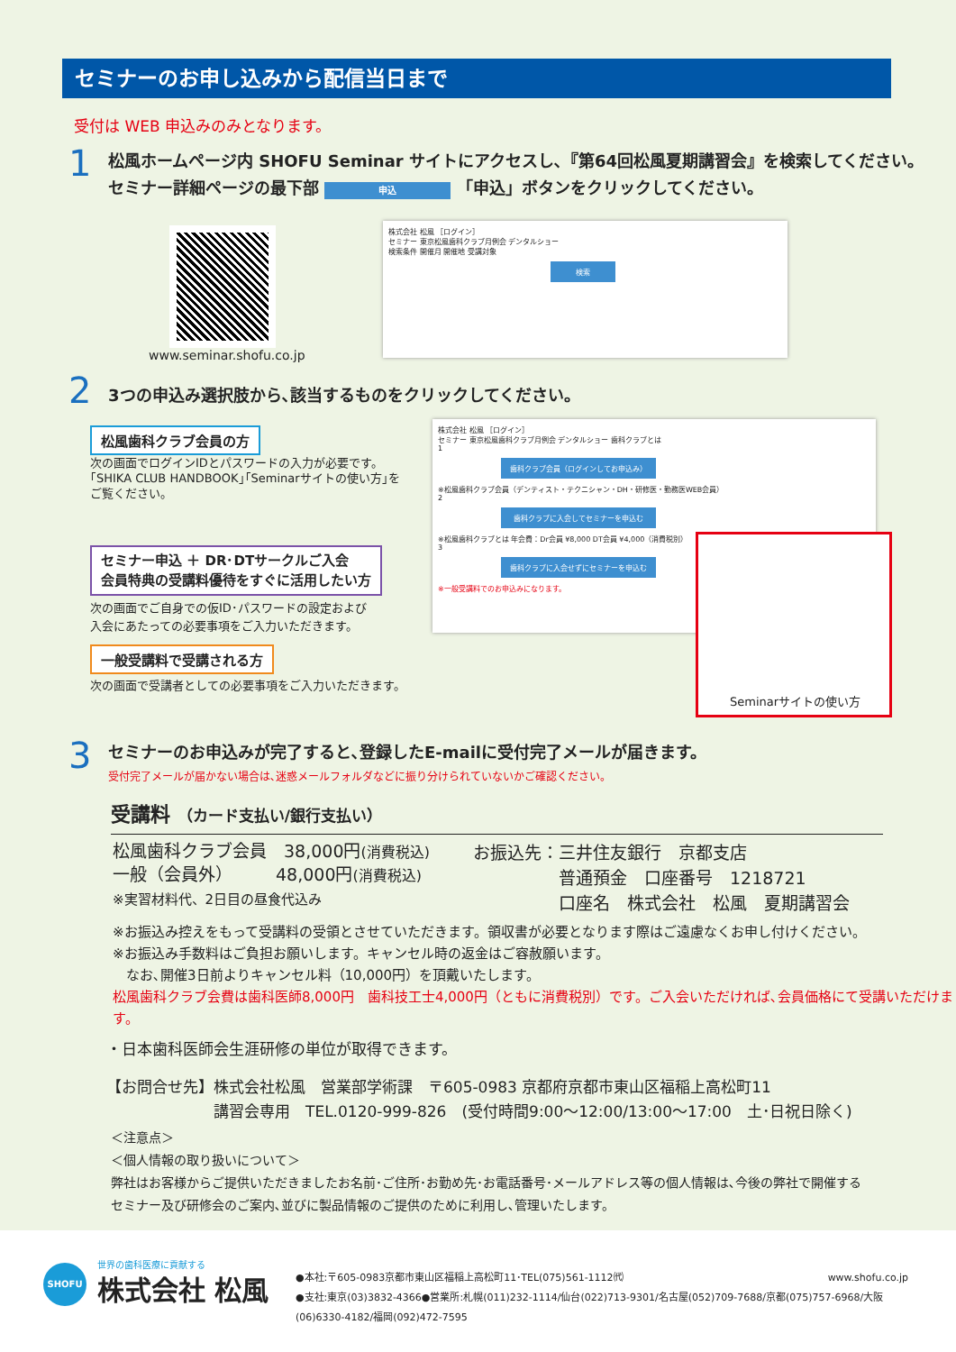セミナーのお申し込みから配信当日まで
受付は WEB 申込みのみとなります。
1
松風ホームページ内 SHOFU Seminar サイトにアクセスし､『第64回松風夏期講習会』を検索してください。
セミナー詳細ページの最下部 申込 「申込」ボタンをクリックしてください。
www.seminar.shofu.co.jp
株式会社 松風 ［ログイン］
セミナー 東京松風歯科クラブ月例会 デンタルショー
検索条件 開催月 開催地 受講対象
検索
2
3つの申込み選択肢から､該当するものをクリックしてください。
松風歯科クラブ会員の方
次の画面でログインIDとパスワードの入力が必要です。
｢SHIKA CLUB HANDBOOK｣｢Seminarサイトの使い方｣を
ご覧ください。
セミナー申込 ＋ DR･DTサークルご入会
会員特典の受講料優待をすぐに活用したい方
次の画面でご自身での仮ID･パスワードの設定および
入会にあたっての必要事項をご入力いただきます。
一般受講料で受講される方
次の画面で受講者としての必要事項をご入力いただきます。
株式会社 松風 ［ログイン］
セミナー 東京松風歯科クラブ月例会 デンタルショー 歯科クラブとは
1
歯科クラブ会員（ログインしてお申込み）
※松風歯科クラブ会員（デンティスト・テクニシャン・DH・研修医・勤務医WEB会員）
2
歯科クラブに入会してセミナーを申込む
※松風歯科クラブとは 年会費：Dr会員 ¥8,000 DT会員 ¥4,000（消費税別）
3
歯科クラブに入会せずにセミナーを申込む
※一般受講料でのお申込みになります。
Seminarサイトの使い方
3
セミナーのお申込みが完了すると､登録したE-mailに受付完了メールが届きます。
受付完了メールが届かない場合は､迷惑メールフォルダなどに振り分けられていないかご確認ください。
受講料 （カード支払い/銀行支払い）
松風歯科クラブ会員　38,000円(消費税込)
一般（会員外）　　　48,000円(消費税込)
※実習材料代、2日目の昼食代込み
お振込先：三井住友銀行　京都支店
　　　　　普通預金　口座番号　1218721
　　　　　口座名　株式会社　松風　夏期講習会
※お振込み控えをもって受講料の受領とさせていただきます。領収書が必要となります際はご遠慮なくお申し付けください。
※お振込み手数料はご負担お願いします。キャンセル時の返金はご容赦願います。
　なお､開催3日前よりキャンセル料（10,000円）を頂戴いたします。
松風歯科クラブ会費は歯科医師8,000円　歯科技工士4,000円（ともに消費税別）です。ご入会いただければ､会員価格にて受講いただけます。
・日本歯科医師会生涯研修の単位が取得できます。
【お問合せ先】株式会社松風　営業部学術課　〒605-0983 京都府京都市東山区福稲上高松町11
　　　　　　　講習会専用　TEL.0120-999-826　(受付時間9:00～12:00/13:00～17:00　土･日祝日除く)
＜注意点＞
＜個人情報の取り扱いについて＞
弊社はお客様からご提供いただきましたお名前･ご住所･お勤め先･お電話番号･メールアドレス等の個人情報は､今後の弊社で開催する
セミナー及び研修会のご案内､並びに製品情報のご提供のために利用し､管理いたします。
SHOFU
世界の歯科医療に貢献する
株式会社 松風
●本社:〒605-0983京都市東山区福稲上高松町11･TEL(075)561-1112㈹ www.shofu.co.jp
●支社:東京(03)3832-4366●営業所:札幌(011)232-1114/仙台(022)713-9301/名古屋(052)709-7688/京都(075)757-6968/大阪(06)6330-4182/福岡(092)472-7595